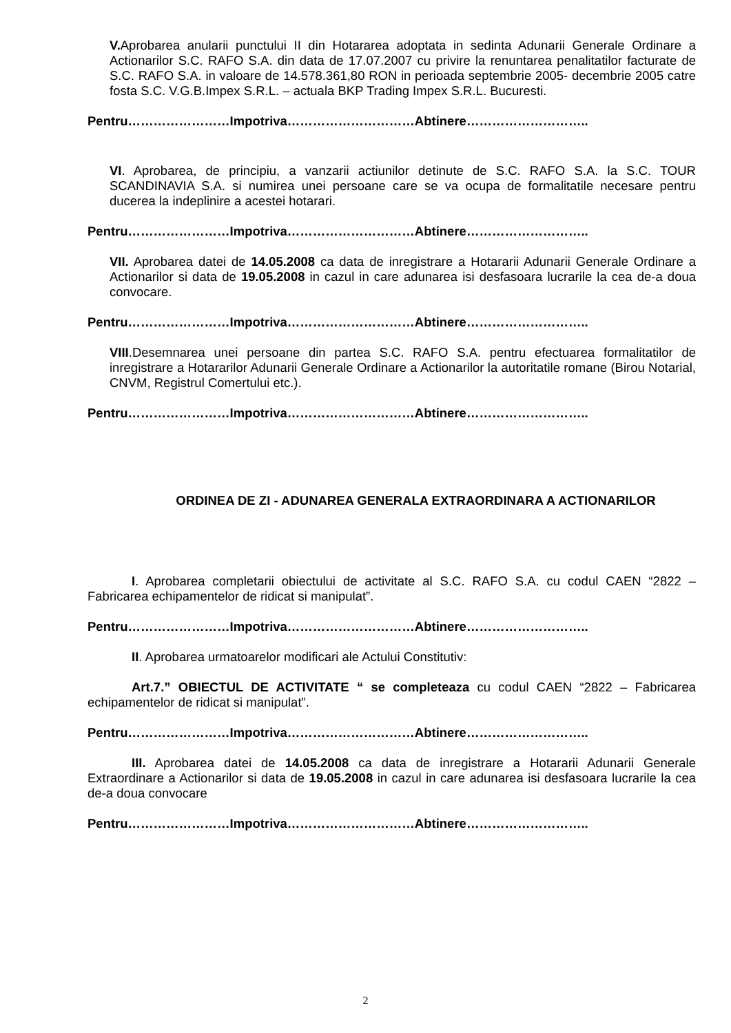V. Aprobarea anularii punctului II din Hotararea adoptata in sedinta Adunarii Generale Ordinare a Actionarilor S.C. RAFO S.A. din data de 17.07.2007 cu privire la renuntarea penalitatilor facturate de S.C. RAFO S.A. in valoare de 14.578.361,80 RON in perioada septembrie 2005- decembrie 2005 catre fosta S.C. V.G.B.Impex S.R.L. – actuala BKP Trading Impex S.R.L. Bucuresti.
Pentru……………………Impotriva…………………………Abtinere………………………..
VI. Aprobarea, de principiu, a vanzarii actiunilor detinute de S.C. RAFO S.A. la S.C. TOUR SCANDINAVIA S.A. si numirea unei persoane care se va ocupa de formalitatile necesare pentru ducerea la indeplinire a acestei hotarari.
Pentru……………………Impotriva…………………………Abtinere………………………..
VII. Aprobarea datei de 14.05.2008 ca data de inregistrare a Hotararii Adunarii Generale Ordinare a Actionarilor si data de 19.05.2008 in cazul in care adunarea isi desfasoara lucrarile la cea de-a doua convocare.
Pentru……………………Impotriva…………………………Abtinere………………………..
VIII.Desemnarea unei persoane din partea S.C. RAFO S.A. pentru efectuarea formalitatilor de inregistrare a Hotararilor Adunarii Generale Ordinare a Actionarilor la autoritatile romane (Birou Notarial, CNVM, Registrul Comertului etc.).
Pentru……………………Impotriva…………………………Abtinere………………………..
ORDINEA DE ZI - ADUNAREA GENERALA EXTRAORDINARA A ACTIONARILOR
I. Aprobarea completarii obiectului de activitate al S.C. RAFO S.A. cu codul CAEN “2822 – Fabricarea echipamentelor de ridicat si manipulat”.
Pentru……………………Impotriva…………………………Abtinere………………………..
II. Aprobarea urmatoarelor modificari ale Actului Constitutiv:
Art.7.” OBIECTUL DE ACTIVITATE “ se completeaza cu codul CAEN “2822 – Fabricarea echipamentelor de ridicat si manipulat”.
Pentru……………………Impotriva…………………………Abtinere………………………..
III. Aprobarea datei de 14.05.2008 ca data de inregistrare a Hotararii Adunarii Generale Extraordinare a Actionarilor si data de 19.05.2008 in cazul in care adunarea isi desfasoara lucrarile la cea de-a doua convocare
Pentru……………………Impotriva…………………………Abtinere………………………..
2